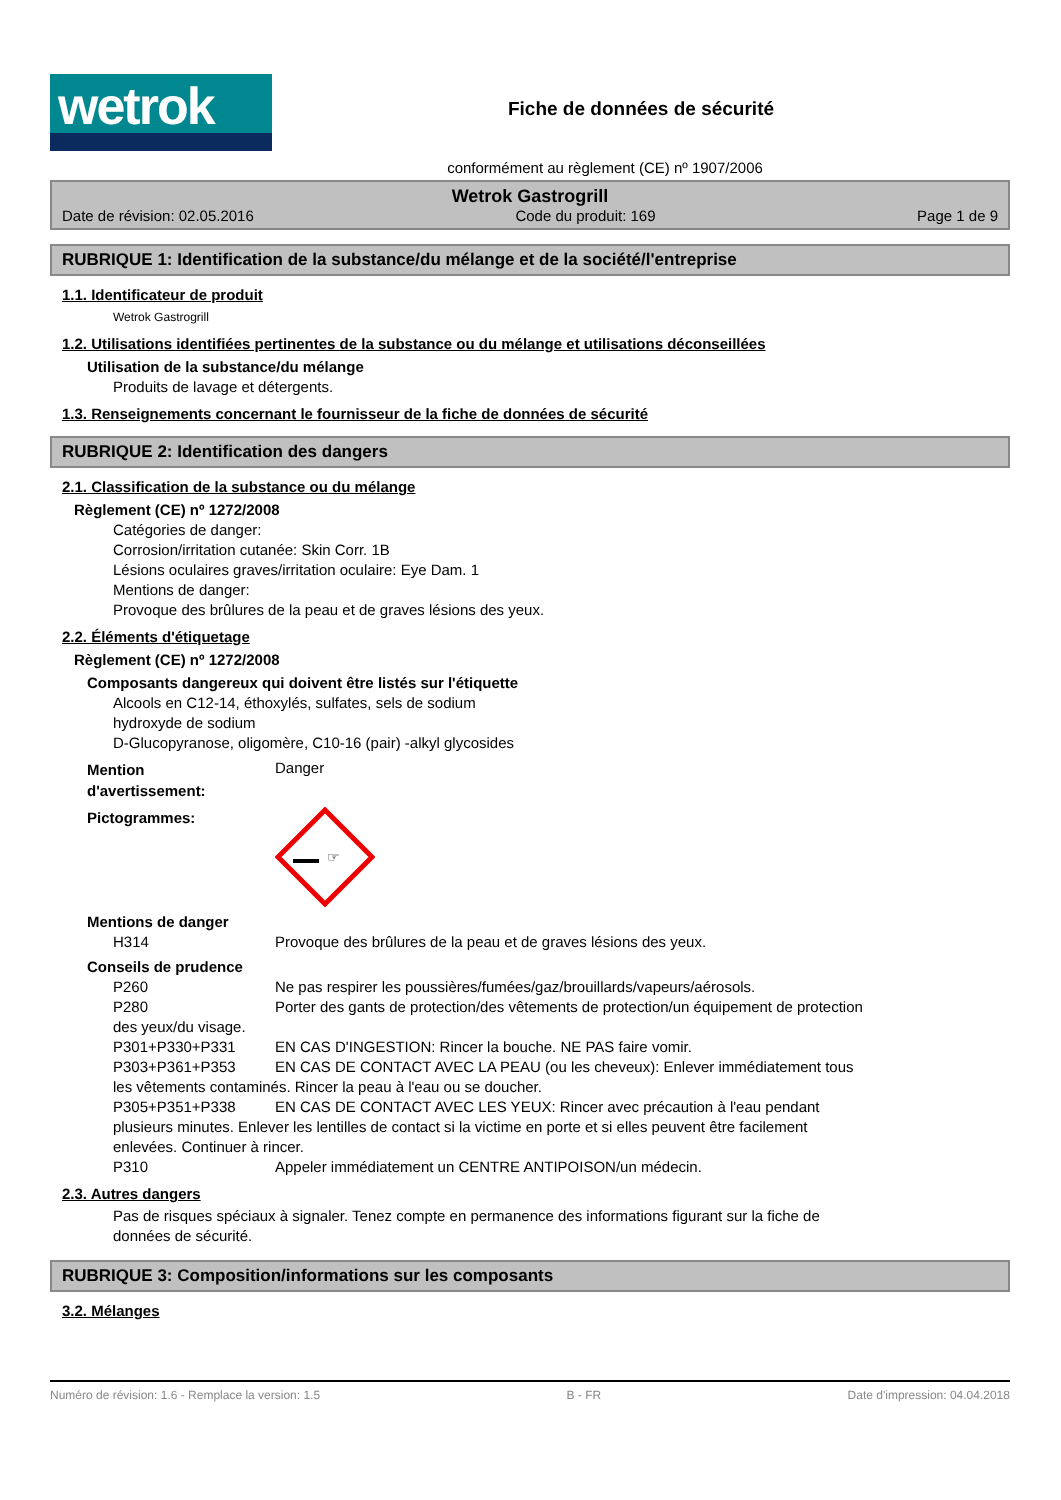wetrok
Fiche de données de sécurité
conformément au règlement (CE) nº 1907/2006
Wetrok Gastrogrill
Date de révision: 02.05.2016 Code du produit: 169 Page 1 de 9
RUBRIQUE 1: Identification de la substance/du mélange et de la société/l'entreprise
1.1. Identificateur de produit
Wetrok Gastrogrill
1.2. Utilisations identifiées pertinentes de la substance ou du mélange et utilisations déconseillées
Utilisation de la substance/du mélange
Produits de lavage et détergents.
1.3. Renseignements concernant le fournisseur de la fiche de données de sécurité
RUBRIQUE 2: Identification des dangers
2.1. Classification de la substance ou du mélange
Règlement (CE) nº 1272/2008
Catégories de danger:
Corrosion/irritation cutanée: Skin Corr. 1B
Lésions oculaires graves/irritation oculaire: Eye Dam. 1
Mentions de danger:
Provoque des brûlures de la peau et de graves lésions des yeux.
2.2. Éléments d'étiquetage
Règlement (CE) nº 1272/2008
Composants dangereux qui doivent être listés sur l'étiquette
Alcools en C12-14, éthoxylés, sulfates, sels de sodium
hydroxyde de sodium
D-Glucopyranose, oligomère, C10-16 (pair) -alkyl glycosides
Mention
d'avertissement: Danger
Pictogrammes:
☞
Mentions de danger
H314 Provoque des brûlures de la peau et de graves lésions des yeux.
Conseils de prudence
P260 Ne pas respirer les poussières/fumées/gaz/brouillards/vapeurs/aérosols.
P280 Porter des gants de protection/des vêtements de protection/un équipement de protection
des yeux/du visage.
P301+P330+P331 EN CAS D'INGESTION: Rincer la bouche. NE PAS faire vomir.
P303+P361+P353 EN CAS DE CONTACT AVEC LA PEAU (ou les cheveux): Enlever immédiatement tous
les vêtements contaminés. Rincer la peau à l'eau ou se doucher.
P305+P351+P338 EN CAS DE CONTACT AVEC LES YEUX: Rincer avec précaution à l'eau pendant
plusieurs minutes. Enlever les lentilles de contact si la victime en porte et si elles peuvent être facilement
enlevées. Continuer à rincer.
P310 Appeler immédiatement un CENTRE ANTIPOISON/un médecin.
2.3. Autres dangers
Pas de risques spéciaux à signaler. Tenez compte en permanence des informations figurant sur la fiche de
données de sécurité.
RUBRIQUE 3: Composition/informations sur les composants
3.2. Mélanges
Numéro de révision: 1.6 - Remplace la version: 1.5 B - FR Date d'impression: 04.04.2018